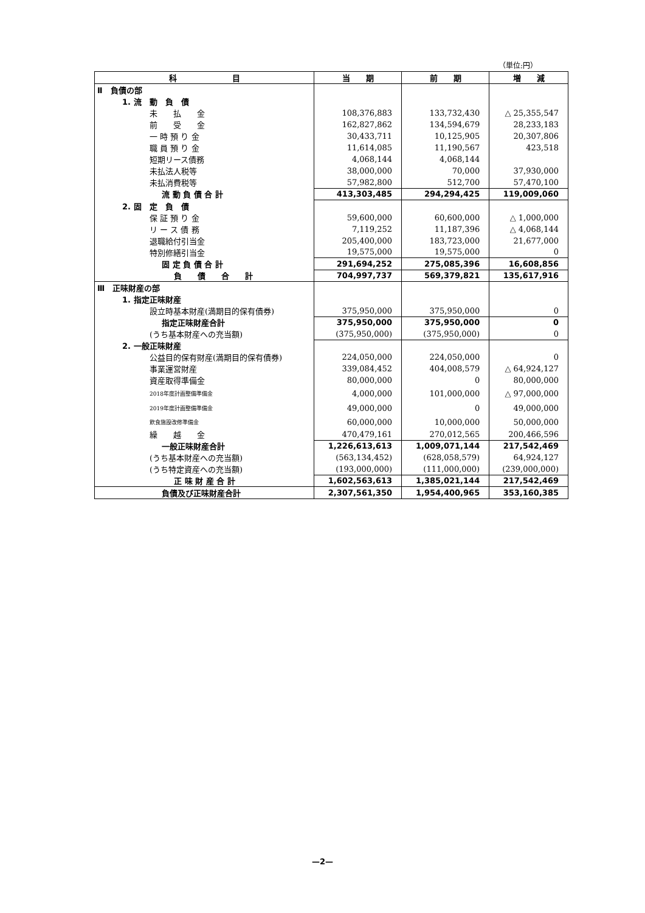（単位:円）
| 科 目 | 当 期 | 前 期 | 増 減 |
| --- | --- | --- | --- |
| Ⅱ 負債の部 | | | |
| 1. 流 動 負 債 | | | |
| 未 払 金 | 108,376,883 | 133,732,430 | △ 25,355,547 |
| 前 受 金 | 162,827,862 | 134,594,679 | 28,233,183 |
| 一 時 預 り 金 | 30,433,711 | 10,125,905 | 20,307,806 |
| 職 員 預 り 金 | 11,614,085 | 11,190,567 | 423,518 |
| 短期リース債務 | 4,068,144 | 4,068,144 | |
| 未払法人税等 | 38,000,000 | 70,000 | 37,930,000 |
| 未払消費税等 | 57,982,800 | 512,700 | 57,470,100 |
| 流 動 負 債 合 計 | 413,303,485 | 294,294,425 | 119,009,060 |
| 2. 固 定 負 債 | | | |
| 保 証 預 り 金 | 59,600,000 | 60,600,000 | △ 1,000,000 |
| リ ー ス 債 務 | 7,119,252 | 11,187,396 | △ 4,068,144 |
| 退職給付引当金 | 205,400,000 | 183,723,000 | 21,677,000 |
| 特別修繕引当金 | 19,575,000 | 19,575,000 | 0 |
| 固 定 負 債 合 計 | 291,694,252 | 275,085,396 | 16,608,856 |
| 負 債 合 計 | 704,997,737 | 569,379,821 | 135,617,916 |
| Ⅲ 正味財産の部 | | | |
| 1. 指定正味財産 | | | |
| 設立時基本財産(満期目的保有債券) | 375,950,000 | 375,950,000 | 0 |
| 指定正味財産合計 | 375,950,000 | 375,950,000 | 0 |
| (うち基本財産への充当額) | (375,950,000) | (375,950,000) | 0 |
| 2. 一般正味財産 | | | |
| 公益目的保有財産(満期目的保有債券) | 224,050,000 | 224,050,000 | 0 |
| 事業運営財産 | 339,084,452 | 404,008,579 | △ 64,924,127 |
| 資産取得準備金 | 80,000,000 | 0 | 80,000,000 |
| 2018年度計画整備準備金 | 4,000,000 | 101,000,000 | △ 97,000,000 |
| 2019年度計画整備準備金 | 49,000,000 | 0 | 49,000,000 |
| 飲食施設改修準備金 | 60,000,000 | 10,000,000 | 50,000,000 |
| 繰 越 金 | 470,479,161 | 270,012,565 | 200,466,596 |
| 一般正味財産合計 | 1,226,613,613 | 1,009,071,144 | 217,542,469 |
| (うち基本財産への充当額) | (563,134,452) | (628,058,579) | 64,924,127 |
| (うち特定資産への充当額) | (193,000,000) | (111,000,000) | (239,000,000) |
| 正 味 財 産 合 計 | 1,602,563,613 | 1,385,021,144 | 217,542,469 |
| 負債及び正味財産合計 | 2,307,561,350 | 1,954,400,965 | 353,160,385 |
—2—